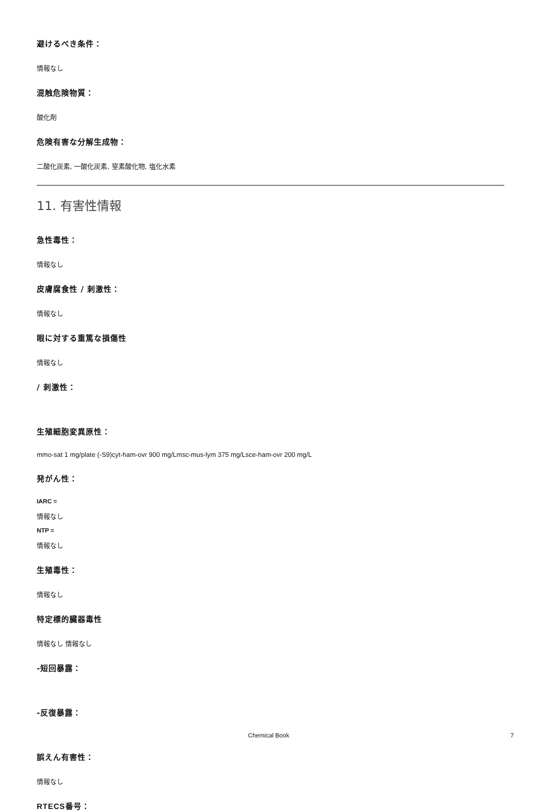避けるべき条件：
情報なし
混触危険物質：
酸化剤
危険有害な分解生成物：
二酸化炭素, 一酸化炭素, 窒素酸化物, 塩化水素
11. 有害性情報
急性毒性：
情報なし
皮膚腐食性 / 刺激性：
情報なし
眼に対する重篤な損傷性
情報なし
/ 刺激性：
生殖細胞変異原性：
mmo-sat 1 mg/plate (-S9)cyt-ham-ovr 900 mg/Lmsc-mus-lym 375 mg/Lsce-ham-ovr 200 mg/L
発がん性：
IARC =
情報なし
NTP =
情報なし
生殖毒性：
情報なし
特定標的臓器毒性
情報なし 情報なし
-短回暴露：
-反復暴露：
誤えん有害性：
情報なし
RTECS番号：
Chemical Book 7